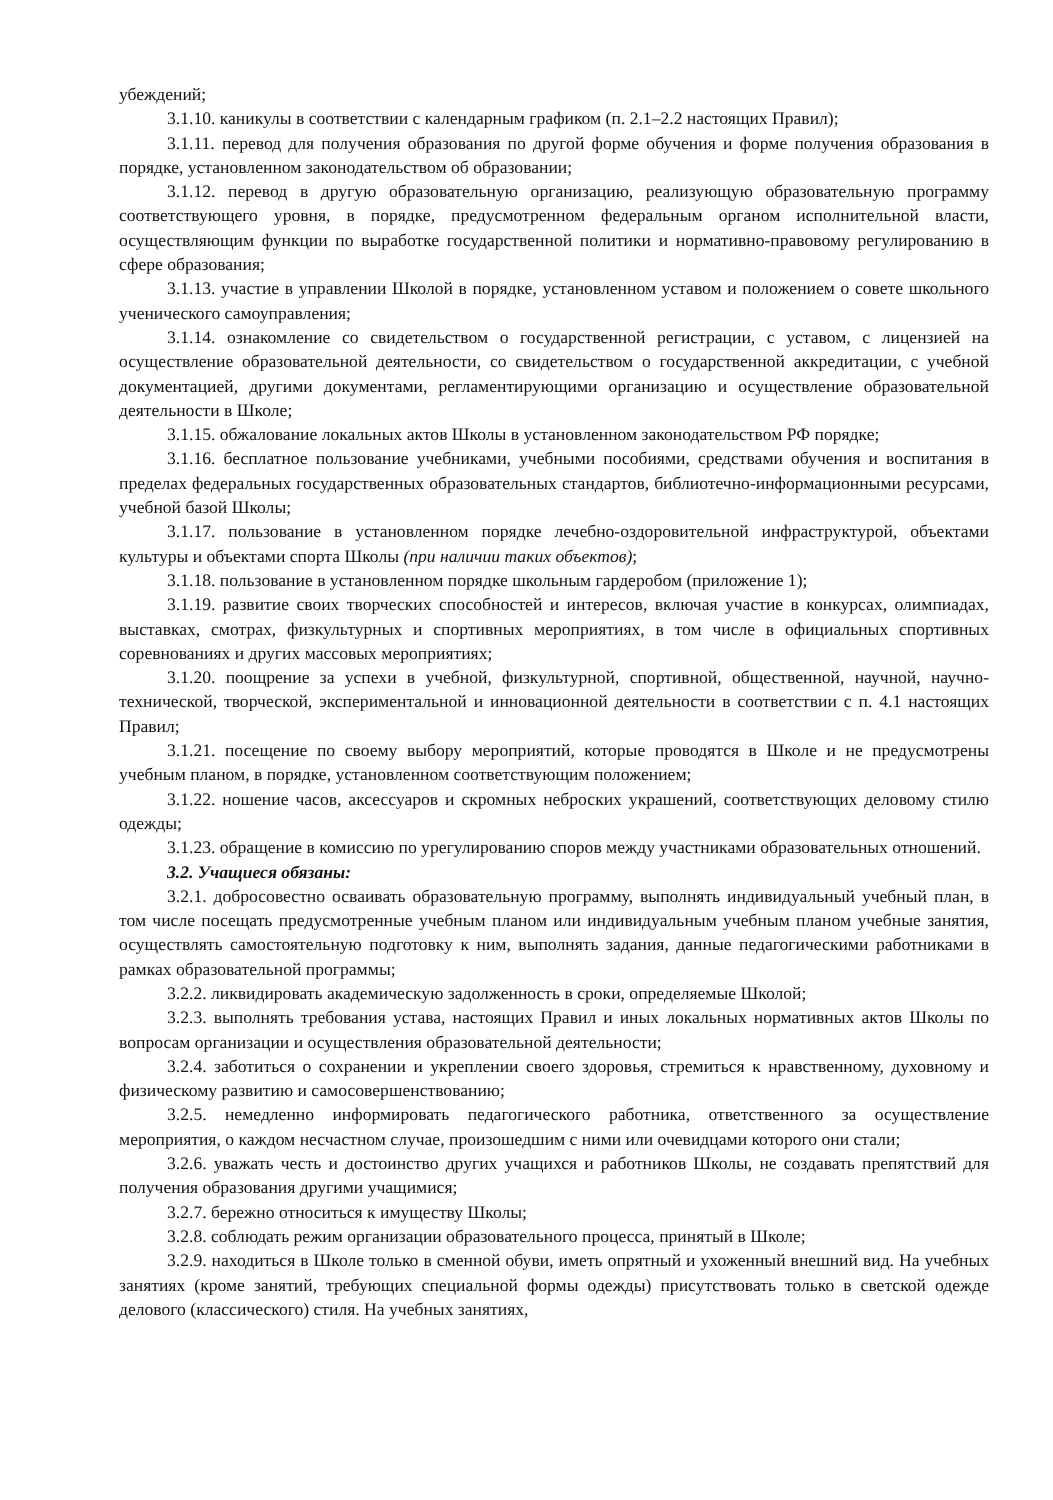убеждений;
3.1.10. каникулы в соответствии с календарным графиком (п. 2.1–2.2 настоящих Правил);
3.1.11. перевод для получения образования по другой форме обучения и форме получения образования в порядке, установленном законодательством об образовании;
3.1.12. перевод в другую образовательную организацию, реализующую образовательную программу соответствующего уровня, в порядке, предусмотренном федеральным органом исполнительной власти, осуществляющим функции по выработке государственной политики и нормативно-правовому регулированию в сфере образования;
3.1.13. участие в управлении Школой в порядке, установленном уставом и положением о совете школьного ученического самоуправления;
3.1.14. ознакомление со свидетельством о государственной регистрации, с уставом, с лицензией на осуществление образовательной деятельности, со свидетельством о государственной аккредитации, с учебной документацией, другими документами, регламентирующими организацию и осуществление образовательной деятельности в Школе;
3.1.15. обжалование локальных актов Школы в установленном законодательством РФ порядке;
3.1.16. бесплатное пользование учебниками, учебными пособиями, средствами обучения и воспитания в пределах федеральных государственных образовательных стандартов, библиотечно-информационными ресурсами, учебной базой Школы;
3.1.17. пользование в установленном порядке лечебно-оздоровительной инфраструктурой, объектами культуры и объектами спорта Школы (при наличии таких объектов);
3.1.18. пользование в установленном порядке школьным гардеробом (приложение 1);
3.1.19. развитие своих творческих способностей и интересов, включая участие в конкурсах, олимпиадах, выставках, смотрах, физкультурных и спортивных мероприятиях, в том числе в официальных спортивных соревнованиях и других массовых мероприятиях;
3.1.20. поощрение за успехи в учебной, физкультурной, спортивной, общественной, научной, научно-технической, творческой, экспериментальной и инновационной деятельности в соответствии с п. 4.1 настоящих Правил;
3.1.21. посещение по своему выбору мероприятий, которые проводятся в Школе и не предусмотрены учебным планом, в порядке, установленном соответствующим положением;
3.1.22. ношение часов, аксессуаров и скромных неброских украшений, соответствующих деловому стилю одежды;
3.1.23. обращение в комиссию по урегулированию споров между участниками образовательных отношений.
3.2. Учащиеся обязаны:
3.2.1. добросовестно осваивать образовательную программу, выполнять индивидуальный учебный план, в том числе посещать предусмотренные учебным планом или индивидуальным учебным планом учебные занятия, осуществлять самостоятельную подготовку к ним, выполнять задания, данные педагогическими работниками в рамках образовательной программы;
3.2.2. ликвидировать академическую задолженность в сроки, определяемые Школой;
3.2.3. выполнять требования устава, настоящих Правил и иных локальных нормативных актов Школы по вопросам организации и осуществления образовательной деятельности;
3.2.4. заботиться о сохранении и укреплении своего здоровья, стремиться к нравственному, духовному и физическому развитию и самосовершенствованию;
3.2.5. немедленно информировать педагогического работника, ответственного за осуществление мероприятия, о каждом несчастном случае, произошедшим с ними или очевидцами которого они стали;
3.2.6. уважать честь и достоинство других учащихся и работников Школы, не создавать препятствий для получения образования другими учащимися;
3.2.7. бережно относиться к имуществу Школы;
3.2.8. соблюдать режим организации образовательного процесса, принятый в Школе;
3.2.9. находиться в Школе только в сменной обуви, иметь опрятный и ухоженный внешний вид. На учебных занятиях (кроме занятий, требующих специальной формы одежды) присутствовать только в светской одежде делового (классического) стиля. На учебных занятиях,